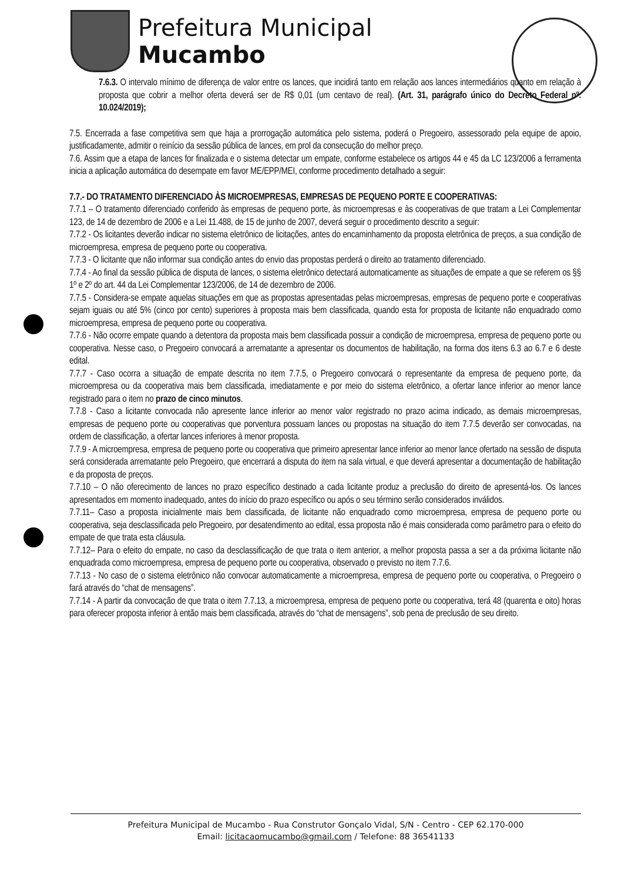Prefeitura Municipal
Mucambo
7.6.3. O intervalo mínimo de diferença de valor entre os lances, que incidirá tanto em relação aos lances intermediários quanto em relação à proposta que cobrir a melhor oferta deverá ser de R$ 0,01 (um centavo de real). (Art. 31, parágrafo único do Decreto Federal nº. 10.024/2019);
7.5. Encerrada a fase competitiva sem que haja a prorrogação automática pelo sistema, poderá o Pregoeiro, assessorado pela equipe de apoio, justificadamente, admitir o reinício da sessão pública de lances, em prol da consecução do melhor preço.
7.6. Assim que a etapa de lances for finalizada e o sistema detectar um empate, conforme estabelece os artigos 44 e 45 da LC 123/2006 a ferramenta inicia a aplicação automática do desempate em favor ME/EPP/MEI, conforme procedimento detalhado a seguir:
7.7.- DO TRATAMENTO DIFERENCIADO ÀS MICROEMPRESAS, EMPRESAS DE PEQUENO PORTE E COOPERATIVAS:
7.7.1 – O tratamento diferenciado conferido às empresas de pequeno porte, às microempresas e às cooperativas de que tratam a Lei Complementar 123, de 14 de dezembro de 2006 e a Lei 11.488, de 15 de junho de 2007, deverá seguir o procedimento descrito a seguir:
7.7.2 - Os licitantes deverão indicar no sistema eletrônico de licitações, antes do encaminhamento da proposta eletrônica de preços, a sua condição de microempresa, empresa de pequeno porte ou cooperativa.
7.7.3 - O licitante que não informar sua condição antes do envio das propostas perderá o direito ao tratamento diferenciado.
7.7.4 - Ao final da sessão pública de disputa de lances, o sistema eletrônico detectará automaticamente as situações de empate a que se referem os §§ 1º e 2º do art. 44 da Lei Complementar 123/2006, de 14 de dezembro de 2006.
7.7.5 - Considera-se empate aquelas situações em que as propostas apresentadas pelas microempresas, empresas de pequeno porte e cooperativas sejam iguais ou até 5% (cinco por cento) superiores à proposta mais bem classificada, quando esta for proposta de licitante não enquadrado como microempresa, empresa de pequeno porte ou cooperativa.
7.7.6 - Não ocorre empate quando a detentora da proposta mais bem classificada possuir a condição de microempresa, empresa de pequeno porte ou cooperativa. Nesse caso, o Pregoeiro convocará a arrematante a apresentar os documentos de habilitação, na forma dos itens 6.3 ao 6.7 e 6 deste edital.
7.7.7 - Caso ocorra a situação de empate descrita no item 7.7.5, o Pregoeiro convocará o representante da empresa de pequeno porte, da microempresa ou da cooperativa mais bem classificada, imediatamente e por meio do sistema eletrônico, a ofertar lance inferior ao menor lance registrado para o item no prazo de cinco minutos.
7.7.8 - Caso a licitante convocada não apresente lance inferior ao menor valor registrado no prazo acima indicado, as demais microempresas, empresas de pequeno porte ou cooperativas que porventura possuam lances ou propostas na situação do item 7.7.5 deverão ser convocadas, na ordem de classificação, a ofertar lances inferiores à menor proposta.
7.7.9 - A microempresa, empresa de pequeno porte ou cooperativa que primeiro apresentar lance inferior ao menor lance ofertado na sessão de disputa será considerada arrematante pelo Pregoeiro, que encerrará a disputa do item na sala virtual, e que deverá apresentar a documentação de habilitação e da proposta de preços.
7.7.10 – O não oferecimento de lances no prazo específico destinado a cada licitante produz a preclusão do direito de apresentá-los. Os lances apresentados em momento inadequado, antes do início do prazo específico ou após o seu término serão considerados inválidos.
7.7.11– Caso a proposta inicialmente mais bem classificada, de licitante não enquadrado como microempresa, empresa de pequeno porte ou cooperativa, seja desclassificada pelo Pregoeiro, por desatendimento ao edital, essa proposta não é mais considerada como parâmetro para o efeito do empate de que trata esta cláusula.
7.7.12– Para o efeito do empate, no caso da desclassificação de que trata o item anterior, a melhor proposta passa a ser a da próxima licitante não enquadrada como microempresa, empresa de pequeno porte ou cooperativa, observado o previsto no item 7.7.6.
7.7.13 - No caso de o sistema eletrônico não convocar automaticamente a microempresa, empresa de pequeno porte ou cooperativa, o Pregoeiro o fará através do “chat de mensagens”.
7.7.14 - A partir da convocação de que trata o item 7.7.13, a microempresa, empresa de pequeno porte ou cooperativa, terá 48 (quarenta e oito) horas para oferecer proposta inferior à então mais bem classificada, através do “chat de mensagens”, sob pena de preclusão de seu direito.
Prefeitura Municipal de Mucambo - Rua Construtor Gonçalo Vidal, S/N - Centro - CEP 62.170-000
Email: licitacaomucambo@gmail.com / Telefone: 88 36541133